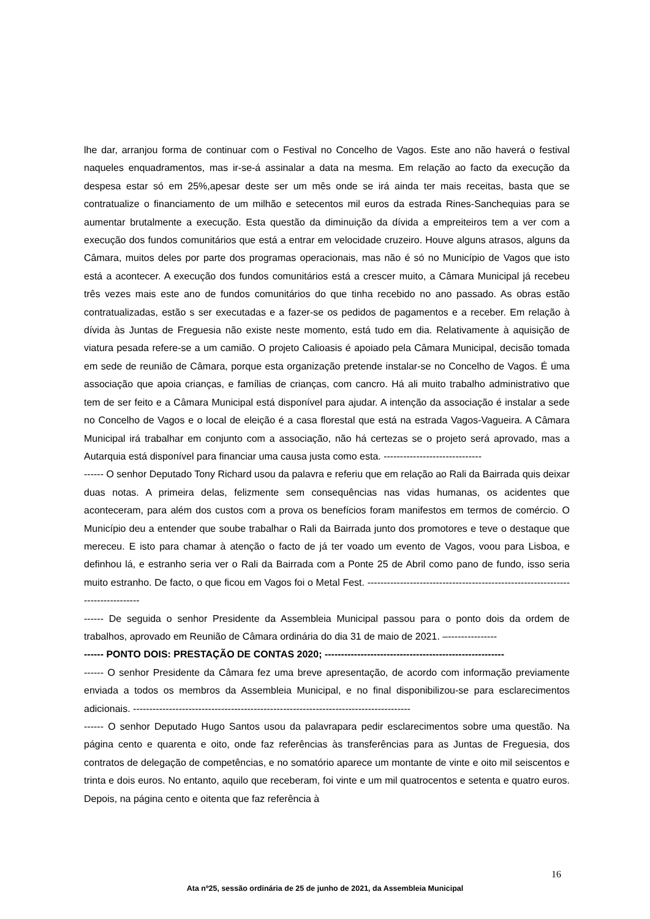lhe dar, arranjou forma de continuar com o Festival no Concelho de Vagos. Este ano não haverá o festival naqueles enquadramentos, mas ir-se-á assinalar a data na mesma. Em relação ao facto da execução da despesa estar só em 25%,apesar deste ser um mês onde se irá ainda ter mais receitas, basta que se contratualize o financiamento de um milhão e setecentos mil euros da estrada Rines-Sanchequias para se aumentar brutalmente a execução. Esta questão da diminuição da dívida a empreiteiros tem a ver com a execução dos fundos comunitários que está a entrar em velocidade cruzeiro. Houve alguns atrasos, alguns da Câmara, muitos deles por parte dos programas operacionais, mas não é só no Município de Vagos que isto está a acontecer. A execução dos fundos comunitários está a crescer muito, a Câmara Municipal já recebeu três vezes mais este ano de fundos comunitários do que tinha recebido no ano passado. As obras estão contratualizadas, estão s ser executadas e a fazer-se os pedidos de pagamentos e a receber. Em relação à dívida às Juntas de Freguesia não existe neste momento, está tudo em dia. Relativamente à aquisição de viatura pesada refere-se a um camião. O projeto Calioasis é apoiado pela Câmara Municipal, decisão tomada em sede de reunião de Câmara, porque esta organização pretende instalar-se no Concelho de Vagos. É uma associação que apoia crianças, e famílias de crianças, com cancro. Há ali muito trabalho administrativo que tem de ser feito e a Câmara Municipal está disponível para ajudar. A intenção da associação é instalar a sede no Concelho de Vagos e o local de eleição é a casa florestal que está na estrada Vagos-Vagueira. A Câmara Municipal irá trabalhar em conjunto com a associação, não há certezas se o projeto será aprovado, mas a Autarquia está disponível para financiar uma causa justa como esta. ------------------------------
------ O senhor Deputado Tony Richard usou da palavra e referiu que em relação ao Rali da Bairrada quis deixar duas notas. A primeira delas, felizmente sem consequências nas vidas humanas, os acidentes que aconteceram, para além dos custos com a prova os benefícios foram manifestos em termos de comércio. O Município deu a entender que soube trabalhar o Rali da Bairrada junto dos promotores e teve o destaque que mereceu. E isto para chamar à atenção o facto de já ter voado um evento de Vagos, voou para Lisboa, e definhou lá, e estranho seria ver o Rali da Bairrada com a Ponte 25 de Abril como pano de fundo, isso seria muito estranho. De facto, o que ficou em Vagos foi o Metal Fest. -------------------------------------------------------------------------------
------ De seguida o senhor Presidente da Assembleia Municipal passou para o ponto dois da ordem de trabalhos, aprovado em Reunião de Câmara ordinária do dia 31 de maio de 2021. –---------------
------ PONTO DOIS: PRESTAÇÃO DE CONTAS 2020; -------------------------------------------------------
------ O senhor Presidente da Câmara fez uma breve apresentação, de acordo com informação previamente enviada a todos os membros da Assembleia Municipal, e no final disponibilizou-se para esclarecimentos adicionais. -------------------------------------------------------------------------------------
------ O senhor Deputado Hugo Santos usou da palavrapara pedir esclarecimentos sobre uma questão. Na página cento e quarenta e oito, onde faz referências às transferências para as Juntas de Freguesia, dos contratos de delegação de competências, e no somatório aparece um montante de vinte e oito mil seiscentos e trinta e dois euros. No entanto, aquilo que receberam, foi vinte e um mil quatrocentos e setenta e quatro euros. Depois, na página cento e oitenta que faz referência à
16
Ata nº25, sessão ordinária de 25 de junho de 2021, da Assembleia Municipal